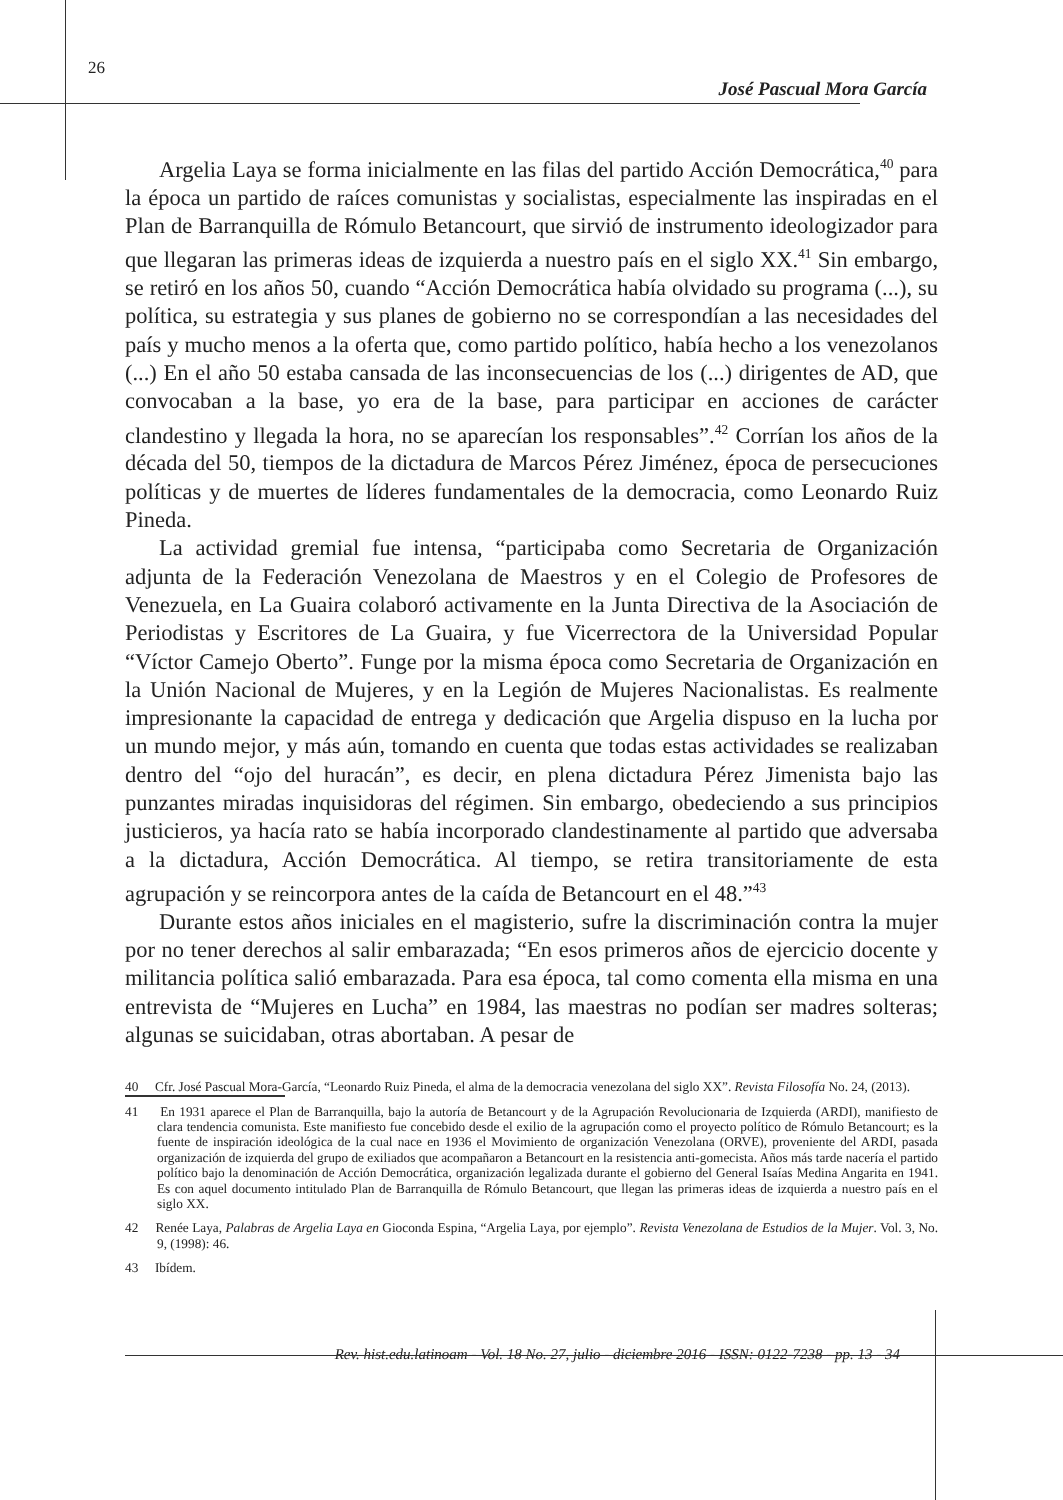26
José Pascual Mora García
Argelia Laya se forma inicialmente en las filas del partido Acción Democrática,<sup>40</sup> para la época un partido de raíces comunistas y socialistas, especialmente las inspiradas en el Plan de Barranquilla de Rómulo Betancourt, que sirvió de instrumento ideologizador para que llegaran las primeras ideas de izquierda a nuestro país en el siglo XX.<sup>41</sup> Sin embargo, se retiró en los años 50, cuando “Acción Democrática había olvidado su programa (...), su política, su estrategia y sus planes de gobierno no se correspondían a las necesidades del país y mucho menos a la oferta que, como partido político, había hecho a los venezolanos (...) En el año 50 estaba cansada de las inconsecuencias de los (...) dirigentes de AD, que convocaban a la base, yo era de la base, para participar en acciones de carácter clandestino y llegada la hora, no se aparecían los responsables”.<sup>42</sup> Corrían los años de la década del 50, tiempos de la dictadura de Marcos Pérez Jiménez, época de persecuciones políticas y de muertes de líderes fundamentales de la democracia, como Leonardo Ruiz Pineda.
La actividad gremial fue intensa, “participaba como Secretaria de Organización adjunta de la Federación Venezolana de Maestros y en el Colegio de Profesores de Venezuela, en La Guaira colaboró activamente en la Junta Directiva de la Asociación de Periodistas y Escritores de La Guaira, y fue Vicerrectora de la Universidad Popular “Víctor Camejo Oberto”. Funge por la misma época como Secretaria de Organización en la Unión Nacional de Mujeres, y en la Legión de Mujeres Nacionalistas. Es realmente impresionante la capacidad de entrega y dedicación que Argelia dispuso en la lucha por un mundo mejor, y más aún, tomando en cuenta que todas estas actividades se realizaban dentro del “ojo del huracán”, es decir, en plena dictadura Pérez Jimenista bajo las punzantes miradas inquisidoras del régimen. Sin embargo, obedeciendo a sus principios justicieros, ya hacía rato se había incorporado clandestinamente al partido que adversaba a la dictadura, Acción Democrática. Al tiempo, se retira transitoriamente de esta agrupación y se reincorpora antes de la caída de Betancourt en el 48.”<sup>43</sup>
Durante estos años iniciales en el magisterio, sufre la discriminación contra la mujer por no tener derechos al salir embarazada; “En esos primeros años de ejercicio docente y militancia política salió embarazada. Para esa época, tal como comenta ella misma en una entrevista de “Mujeres en Lucha” en 1984, las maestras no podían ser madres solteras; algunas se suicidaban, otras abortaban. A pesar de
40 Cfr. José Pascual Mora-García, “Leonardo Ruiz Pineda, el alma de la democracia venezolana del siglo XX”. Revista Filosofía No. 24, (2013).
41 En 1931 aparece el Plan de Barranquilla, bajo la autoría de Betancourt y de la Agrupación Revolucionaria de Izquierda (ARDI), manifiesto de clara tendencia comunista. Este manifiesto fue concebido desde el exilio de la agrupación como el proyecto político de Rómulo Betancourt; es la fuente de inspiración ideológica de la cual nace en 1936 el Movimiento de organización Venezolana (ORVE), proveniente del ARDI, pasada organización de izquierda del grupo de exiliados que acompañaron a Betancourt en la resistencia anti-gomecista. Años más tarde nacería el partido político bajo la denominación de Acción Democrática, organización legalizada durante el gobierno del General Isaías Medina Angarita en 1941. Es con aquel documento intitulado Plan de Barranquilla de Rómulo Betancourt, que llegan las primeras ideas de izquierda a nuestro país en el siglo XX.
42 Renée Laya, Palabras de Argelia Laya en Gioconda Espina, “Argelia Laya, por ejemplo”. Revista Venezolana de Estudios de la Mujer. Vol. 3, No. 9, (1998): 46.
43 Ibídem.
Rev. hist.edu.latinoam - Vol. 18 No. 27, julio - diciembre 2016 - ISSN: 0122-7238 - pp. 13 - 34